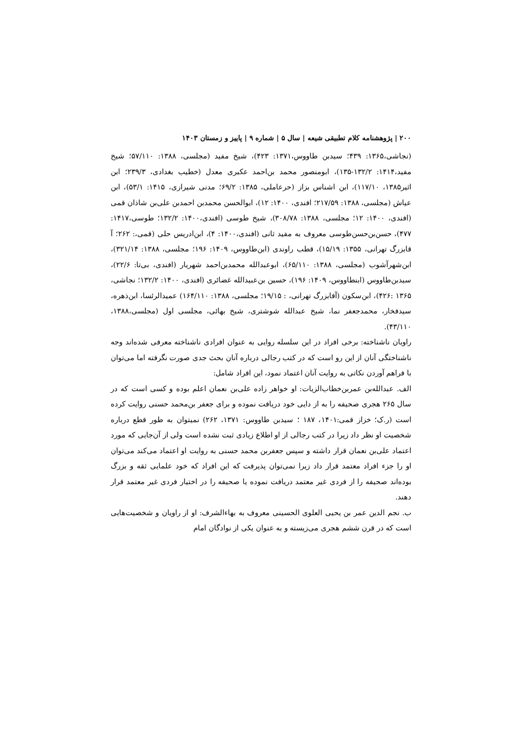۲۰۰ | پژوهشنامه کلام تطبیقی شیعه | سال ۵ | شماره ۹ | پاییز و زمستان ۱۴۰۳
(نجاشی،۱۳۶۵: ۴۳۹؛ سیدبن طاووس،۱۳۷۱: ۴۲۳)، شیخ مفید (مجلسی، ۱۳۸۸: ۵۷/۱۱۰؛ شیخ مفید،۱۴۱۴: ۱۳۲/۲-۱۳۵)، ابومنصور محمد بن‌احمد عکبری معدل (خطیب بغدادی، ۲۳۹/۳؛ ابن اثیر۱۳۸۵، ۱۱۷/۱۰)، ابن اشناس بزاز (حرعاملی، ۱۳۸۵: ۶۹/۲؛ مدنی شیرازی، ۱۴۱۵: ۵۳/۱)، ابن عیاش (مجلسی، ۱۳۸۸: ۲۱۷/۵۹؛ افندی، ۱۴۰۰: ۱۲)، ابوالحسن محمدبن احمدبن علی‌بن شاذان قمی (افندی، ۱۴۰۰: ۱۲؛ مجلسی، ۱۳۸۸: ۳۰۸/۷۸)، شیخ طوسی (افندی،۱۴۰۰: ۱۳۲/۲؛ طوسی،۱۴۱۷: ۴۷۷)، حسن‌بن‌حسن‌طوسی معروف به مفید ثانی (افندی،۱۴۰۰: ۴)، ابن‌ادریس حلی (قمی،: ۲۶۲؛ آ قابزرگ تهرانی، ۱۳۵۵: ۱۵/۱۹)، قطب راوندی (ابن‌طاووس، ۱۴۰۹: ۱۹۶؛ مجلسی، ۱۳۸۸: ۳۲۱/۱۴)، ابن‌شهرآشوب (مجلسی، ۱۳۸۸: ۶۵/۱۱۰)، ابوعبدالله محمدبن‌احمد شهریار (افندی، بی‌تا: ۲۲/۶)، سیدبن‌طاووس (ابنطاووس، ۱۴۰۹: ۱۹۶)، حسین بن‌عبیدالله غضائری (افندی، ۱۴۰۰: ۱۳۲/۲؛ نجاشی، ۱۳۶۵ :۴۲۶)، ابن‌سکون (آقابزرگ تهرانی، : ۱۹/۱۵؛ مجلسی، ۱۳۸۸: ۱۶۴/۱۱۰) عمیدالرئسا، ابن‌ذهره، سیدفخار، محمدجعفر نما، شیخ عبدالله شوشتری، شیخ بهائی، مجلسی اول (مجلسی،۱۳۸۸، ۴۳/۱۱۰).
راویان ناشناخته: برخی افراد در این سلسله روایی به عنوان افرادی ناشناخته معرفی شده‌اند وجه ناشناختگی آنان از این رو است که در کتب رجالی درباره آنان بحث جدی صورت نگرفته اما می‌توان با فراهم آوردن نکاتی به روایت آنان اعتماد نمود، این افراد شامل:
الف. عبدالله‌بن عمربن‌خطاب‌الزیات: او خواهر زاده علی‌بن نعمان اعلم بوده و کسی است که در سال ۲۶۵ هجری صحیفه را به از دایی خود دریافت نموده و برای جعفر بن‌محمد حسنی روایت کرده است (ر.ک؛ خزاز قمی:۱۴۰۱، ۱۸۷ ؛ سیدبن طاووس: ۱۳۷۱، ۲۶۲) نمیتوان به طور قطع درباره شخصیت او نظر داد زیرا در کتب رجالی از او اطلاع زیادی ثبت نشده است ولی از آن‌جایی که مورد اعتماد علی‌بن نعمان قرار داشته و سپس جعفربن محمد حسنی به روایت او اعتماد می‌کند می‌توان او را جزء افراد معتمد قرار داد زیرا نمی‌توان پذیرفت که این افراد که خود علمایی ثقه و بزرگ بوده‌اند صحیفه را از فردی غیر معتمد دریافت نموده یا صحیفه را در اختیار فردی غیر معتمد قرار دهند.
ب. نجم الدین عمر بن یحیی العلوی الحسینی معروف به بهاءالشرف: او از راویان و شخصیت‌هایی است که در قرن ششم هجری می‌زیسته و به عنوان یکی از نوادگان امام